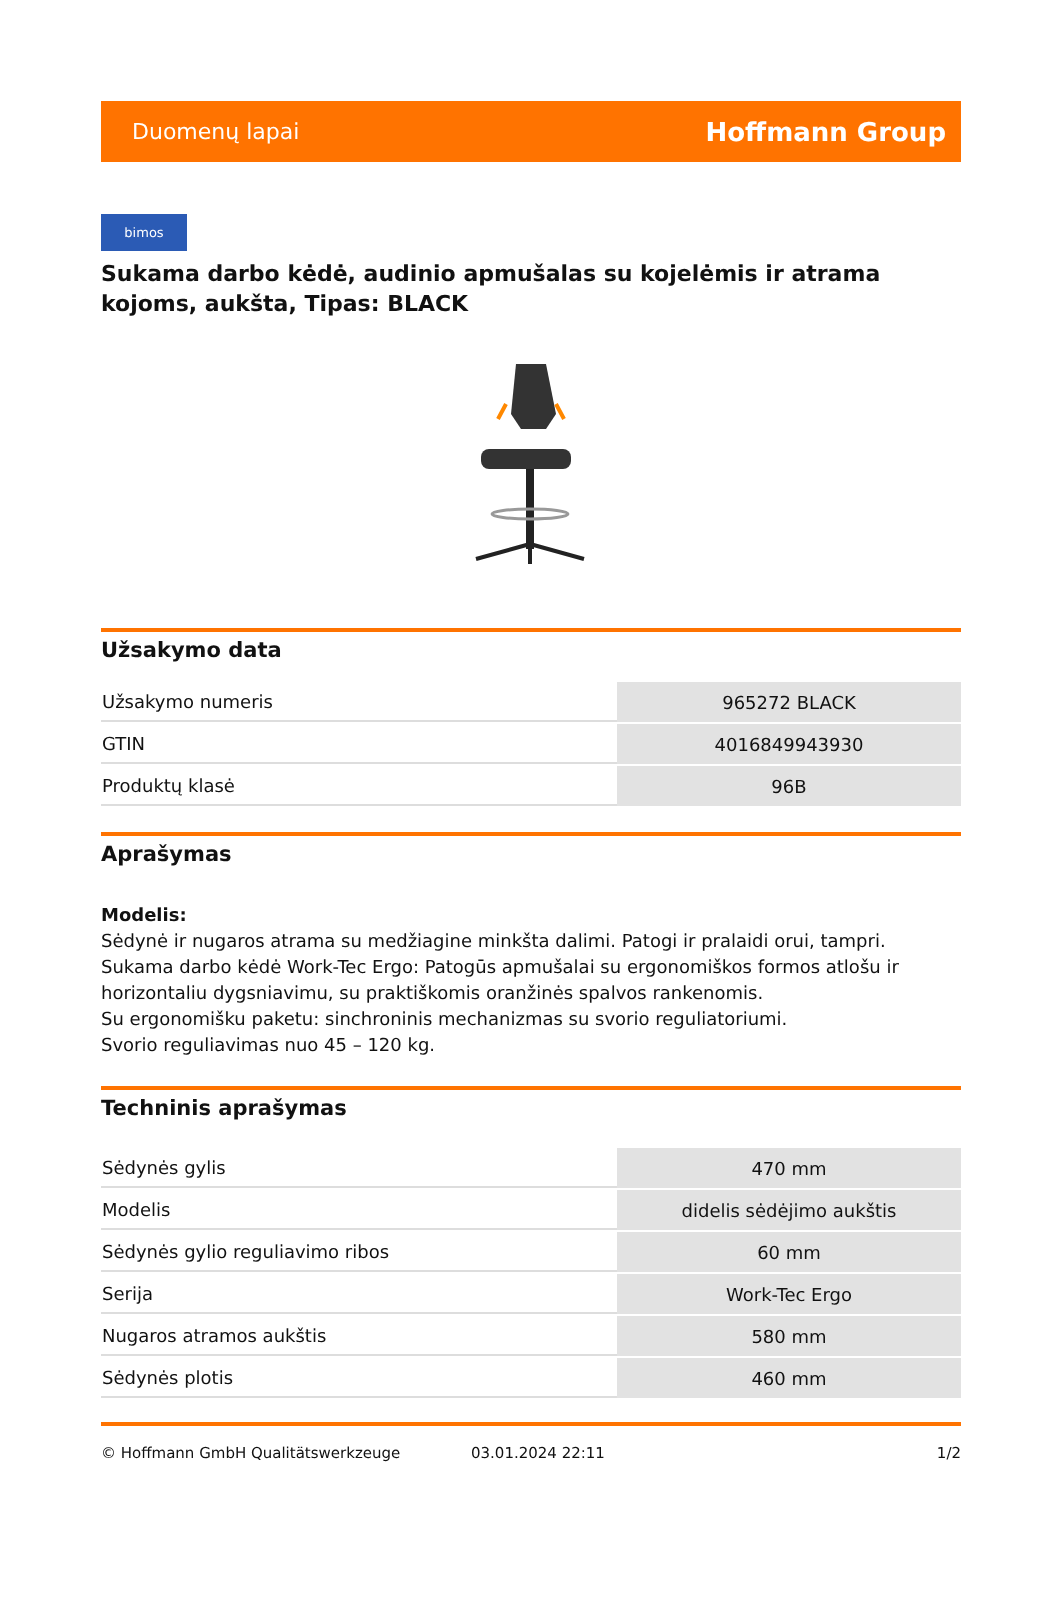Duomenų lapai Hoffmann Group
bimos
Sukama darbo kėdė, audinio apmušalas su kojelėmis ir atrama kojoms, aukšta, Tipas: BLACK
Užsakymo data
| Užsakymo numeris | 965272 BLACK |
| GTIN | 4016849943930 |
| Produktų klasė | 96B |
Aprašymas
Modelis:
Sėdynė ir nugaros atrama su medžiagine minkšta dalimi. Patogi ir pralaidi orui, tampri.
Sukama darbo kėdė Work-Tec Ergo: Patogūs apmušalai su ergonomiškos formos atlošu ir horizontaliu dygsniavimu, su praktiškomis oranžinės spalvos rankenomis.
Su ergonomišku paketu: sinchroninis mechanizmas su svorio reguliatoriumi.
Svorio reguliavimas nuo 45 – 120 kg.
Techninis aprašymas
| Sėdynės gylis | 470 mm |
| Modelis | didelis sėdėjimo aukštis |
| Sėdynės gylio reguliavimo ribos | 60 mm |
| Serija | Work-Tec Ergo |
| Nugaros atramos aukštis | 580 mm |
| Sėdynės plotis | 460 mm |
© Hoffmann GmbH Qualitätswerkzeuge 03.01.2024 22:11 1/2